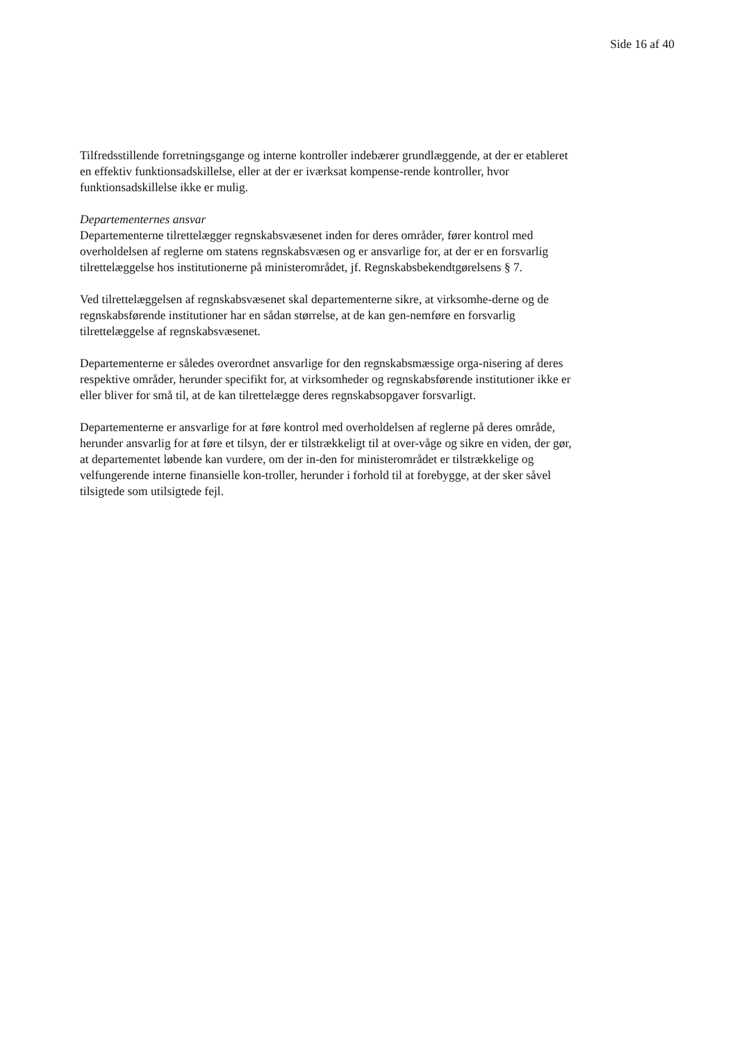Side 16 af 40
Tilfredsstillende forretningsgange og interne kontroller indebærer grundlæggende, at der er etableret en effektiv funktionsadskillelse, eller at der er iværksat kompense-rende kontroller, hvor funktionsadskillelse ikke er mulig.
Departementernes ansvar
Departementerne tilrettelægger regnskabsvæsenet inden for deres områder, fører kontrol med overholdelsen af reglerne om statens regnskabsvæsen og er ansvarlige for, at der er en forsvarlig tilrettelæggelse hos institutionerne på ministerområdet, jf. Regnskabsbekendtgørelsens § 7.
Ved tilrettelæggelsen af regnskabsvæsenet skal departementerne sikre, at virksomhe-derne og de regnskabsførende institutioner har en sådan størrelse, at de kan gen-nemføre en forsvarlig tilrettelæggelse af regnskabsvæsenet.
Departementerne er således overordnet ansvarlige for den regnskabsmæssige orga-nisering af deres respektive områder, herunder specifikt for, at virksomheder og regnskabsførende institutioner ikke er eller bliver for små til, at de kan tilrettelægge deres regnskabsopgaver forsvarligt.
Departementerne er ansvarlige for at føre kontrol med overholdelsen af reglerne på deres område, herunder ansvarlig for at føre et tilsyn, der er tilstrækkeligt til at over-våge og sikre en viden, der gør, at departementet løbende kan vurdere, om der in-den for ministerområdet er tilstrækkelige og velfungerende interne finansielle kon-troller, herunder i forhold til at forebygge, at der sker såvel tilsigtede som utilsigtede fejl.